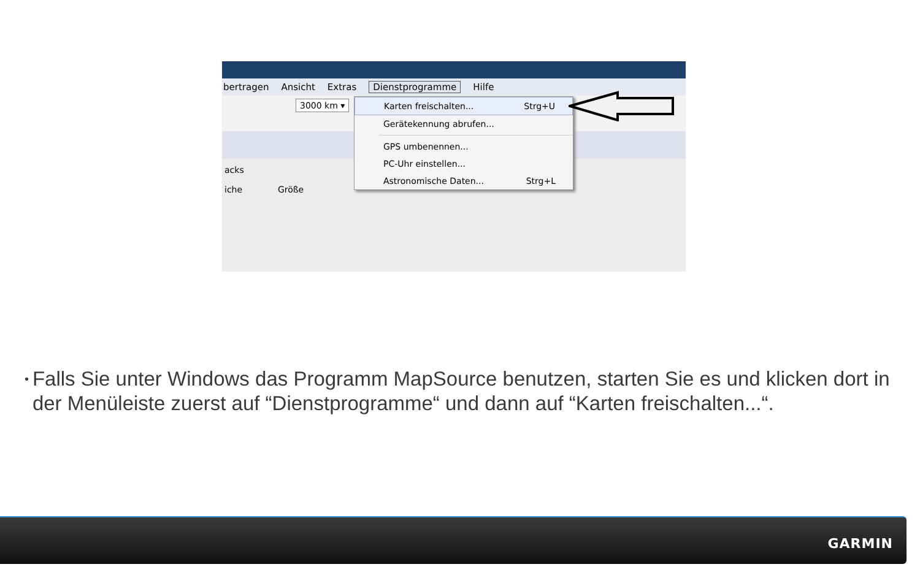bertragen Ansicht Extras Dienstprogramme Hilfe
3000 km ▾
acks
iche Größe
Karten freischalten... Strg+U
Gerätekennung abrufen...
GPS umbenennen...
PC-Uhr einstellen...
Astronomische Daten... Strg+L
• Falls Sie unter Windows das Programm MapSource benutzen, starten Sie es und klicken dort in der Menüleiste zuerst auf “Dienstprogramme“ und dann auf “Karten freischalten...“.
GARMIN